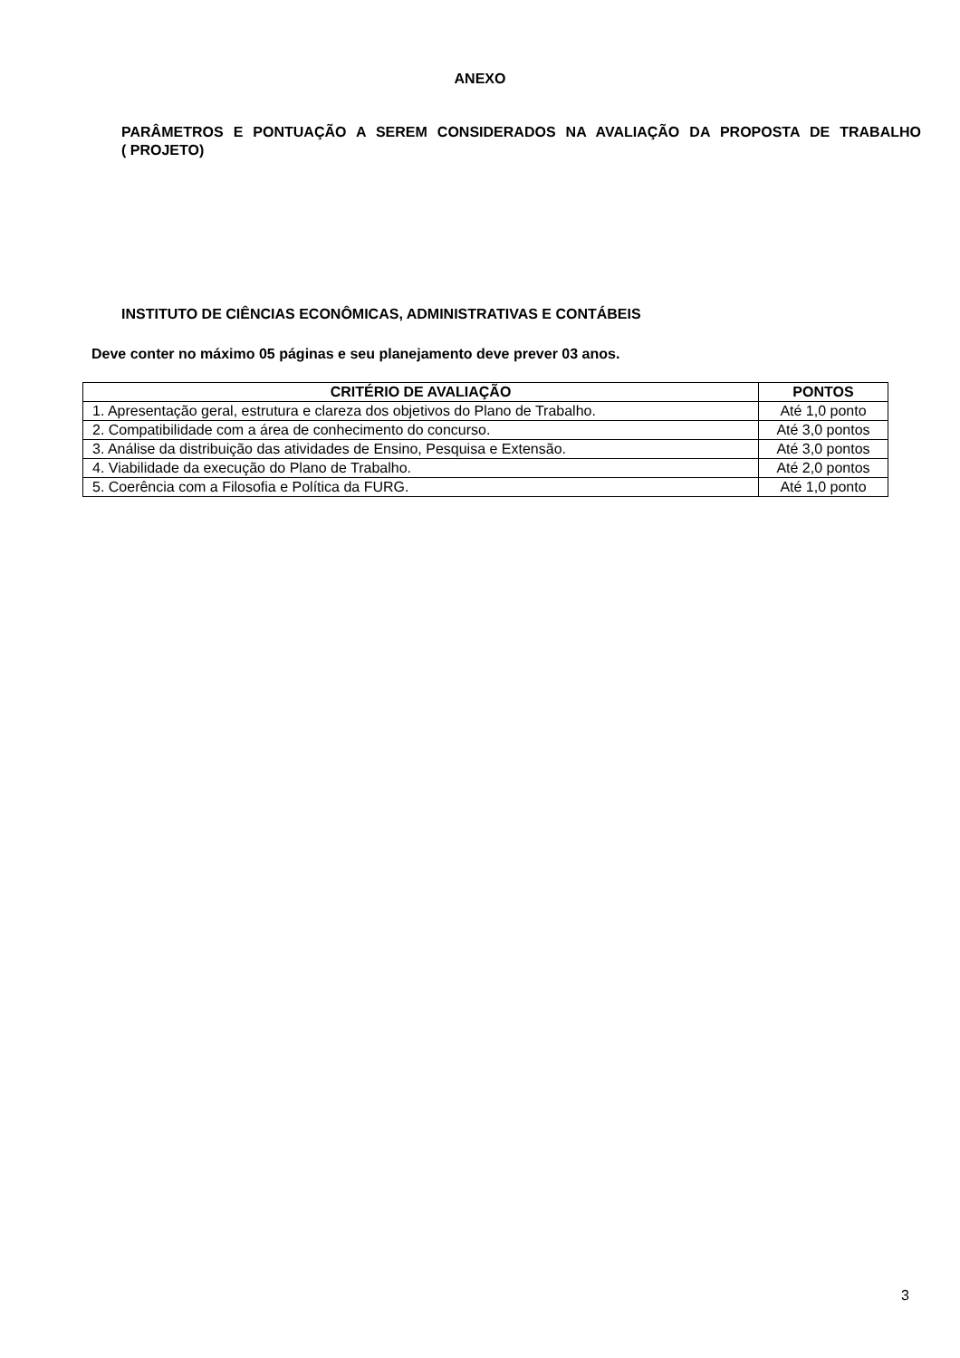ANEXO
PARÂMETROS E PONTUAÇÃO A SEREM CONSIDERADOS NA AVALIAÇÃO DA PROPOSTA DE TRABALHO ( PROJETO)
INSTITUTO DE CIÊNCIAS ECONÔMICAS, ADMINISTRATIVAS E CONTÁBEIS
Deve conter no máximo 05 páginas e seu planejamento deve prever 03 anos.
| CRITÉRIO DE AVALIAÇÃO | PONTOS |
| --- | --- |
| 1. Apresentação geral, estrutura e clareza dos objetivos do Plano de Trabalho. | Até 1,0 ponto |
| 2. Compatibilidade com a área de conhecimento do concurso. | Até 3,0 pontos |
| 3. Análise da distribuição das atividades de Ensino, Pesquisa e Extensão. | Até 3,0 pontos |
| 4. Viabilidade da execução do Plano de Trabalho. | Até 2,0 pontos |
| 5. Coerência com a Filosofia e Política da FURG. | Até 1,0 ponto |
3